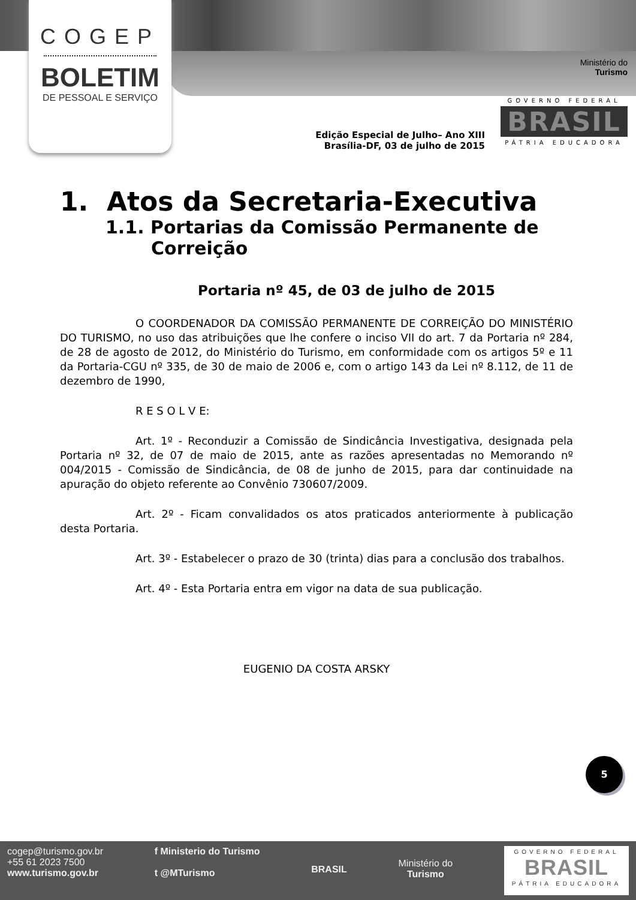COGEP
BOLETIM
DE PESSOAL E SERVIÇO
Ministério do
Turismo
GOVERNO FEDERAL
BRASIL
PÁTRIA EDUCADORA
Edição Especial de Julho– Ano XIII
Brasília-DF, 03 de julho de 2015
1. Atos da Secretaria-Executiva
1.1. Portarias da Comissão Permanente de Correição
Portaria nº 45, de 03 de julho de 2015
O COORDENADOR DA COMISSÃO PERMANENTE DE CORREIÇÃO DO MINISTÉRIO DO TURISMO, no uso das atribuições que lhe confere o inciso VII do art. 7 da Portaria nº 284, de 28 de agosto de 2012, do Ministério do Turismo, em conformidade com os artigos 5º e 11 da Portaria-CGU nº 335, de 30 de maio de 2006 e, com o artigo 143 da Lei nº 8.112, de 11 de dezembro de 1990,
R E S O L V E:
Art. 1º - Reconduzir a Comissão de Sindicância Investigativa, designada pela Portaria nº 32, de 07 de maio de 2015, ante as razões apresentadas no Memorando nº 004/2015 - Comissão de Sindicância, de 08 de junho de 2015, para dar continuidade na apuração do objeto referente ao Convênio 730607/2009.
Art. 2º - Ficam convalidados os atos praticados anteriormente à publicação desta Portaria.
Art. 3º - Estabelecer o prazo de 30 (trinta) dias para a conclusão dos trabalhos.
Art. 4º - Esta Portaria entra em vigor na data de sua publicação.
EUGENIO DA COSTA ARSKY
5
cogep@turismo.gov.br
+55 61 2023 7500
www.turismo.gov.br
f Ministerio do Turismo
t @MTurismo
BRASIL
Ministério do
Turismo
GOVERNO FEDERAL
BRASIL
PÁTRIA EDUCADORA